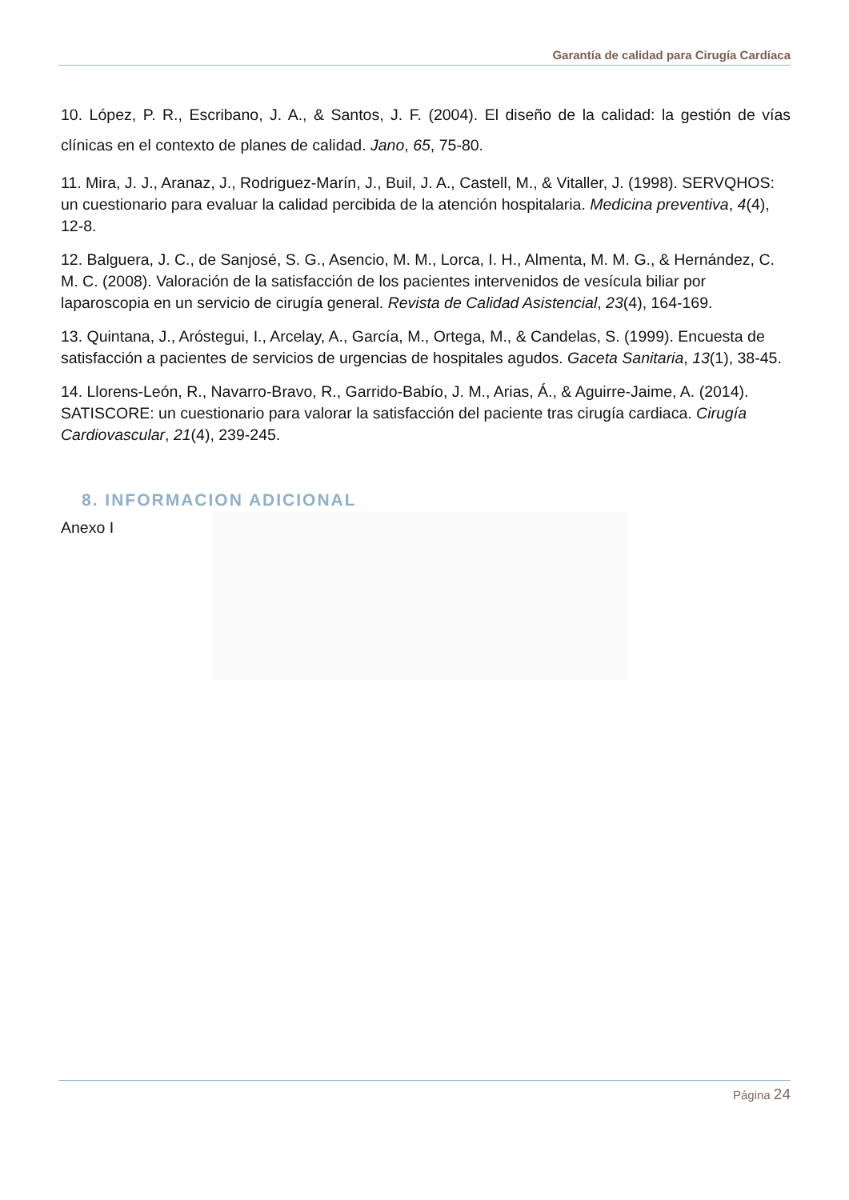Garantía de calidad para Cirugía Cardíaca
10. López, P. R., Escribano, J. A., & Santos, J. F. (2004). El diseño de la calidad: la gestión de vías clínicas en el contexto de planes de calidad. Jano, 65, 75-80.
11. Mira, J. J., Aranaz, J., Rodriguez-Marín, J., Buil, J. A., Castell, M., & Vitaller, J. (1998). SERVQHOS: un cuestionario para evaluar la calidad percibida de la atención hospitalaria. Medicina preventiva, 4(4), 12-8.
12. Balguera, J. C., de Sanjosé, S. G., Asencio, M. M., Lorca, I. H., Almenta, M. M. G., & Hernández, C. M. C. (2008). Valoración de la satisfacción de los pacientes intervenidos de vesícula biliar por laparoscopia en un servicio de cirugía general. Revista de Calidad Asistencial, 23(4), 164-169.
13. Quintana, J., Aróstegui, I., Arcelay, A., García, M., Ortega, M., & Candelas, S. (1999). Encuesta de satisfacción a pacientes de servicios de urgencias de hospitales agudos. Gaceta Sanitaria, 13(1), 38-45.
14. Llorens-León, R., Navarro-Bravo, R., Garrido-Babío, J. M., Arias, Á., & Aguirre-Jaime, A. (2014). SATISCORE: un cuestionario para valorar la satisfacción del paciente tras cirugía cardiaca. Cirugía Cardiovascular, 21(4), 239-245.
8. INFORMACION ADICIONAL
Anexo I
Página 24